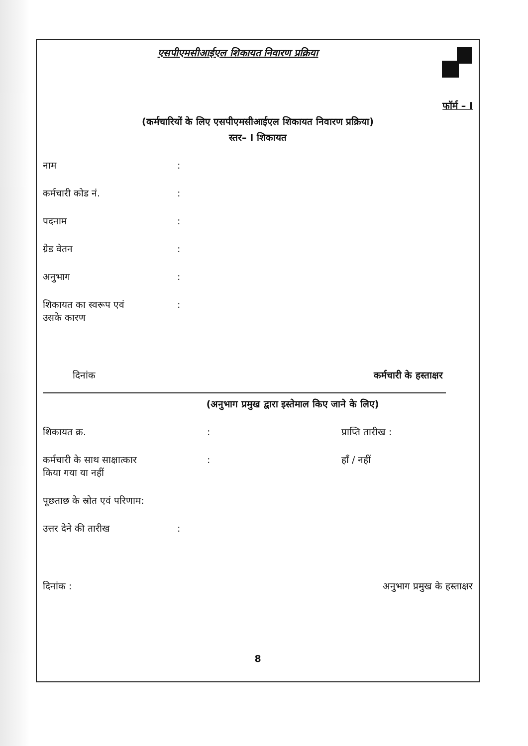एसपीएमसीआईएल शिकायत निवारण प्रक्रिया
फॉर्म – I
(कर्मचारियों के लिए एसपीएमसीआईएल शिकायत निवारण प्रक्रिया)
स्तर– I शिकायत
नाम:
कर्मचारी कोड नं.:
पदनाम:
ग्रेड वेतन:
अनुभाग:
शिकायत का स्वरूप एवं
उसके कारण:
दिनांक कर्मचारी के हस्ताक्षर
(अनुभाग प्रमुख द्वारा इस्तेमाल किए जाने के लिए)
शिकायत क्र.: प्राप्ति तारीख :
कर्मचारी के साथ साक्षात्कार
किया गया या नहीं: हाँ / नहीं
पूछताछ के स्रोत एवं परिणाम:
उत्तर देने की तारीख:
दिनांक : अनुभाग प्रमुख के हस्ताक्षर
8